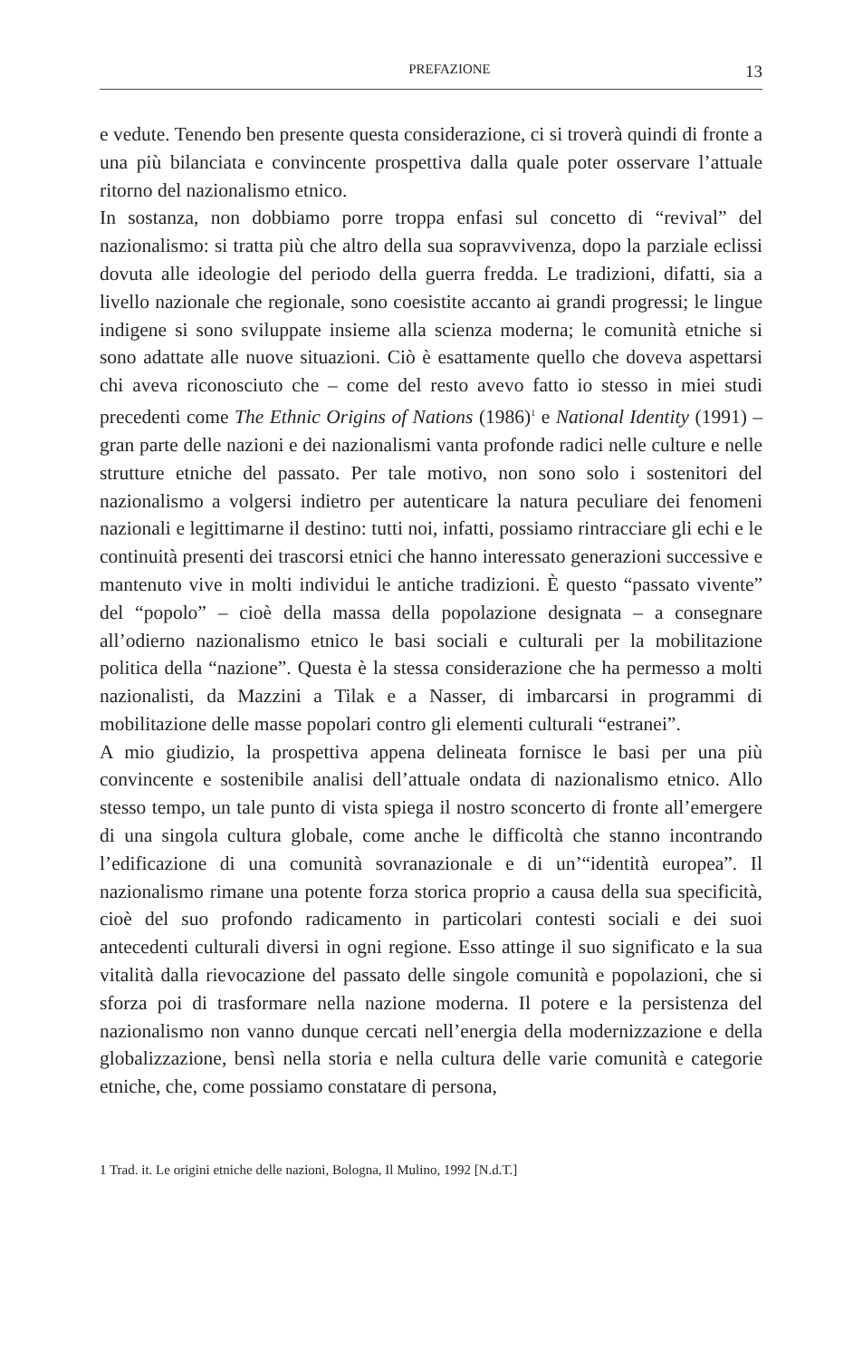PREFAZIONE 13
e vedute. Tenendo ben presente questa considerazione, ci si troverà quindi di fronte a una più bilanciata e convincente prospettiva dalla quale poter osservare l’attuale ritorno del nazionalismo etnico.
In sostanza, non dobbiamo porre troppa enfasi sul concetto di “revival” del nazionalismo: si tratta più che altro della sua sopravvivenza, dopo la parziale eclissi dovuta alle ideologie del periodo della guerra fredda. Le tradizioni, difatti, sia a livello nazionale che regionale, sono coesistite accanto ai grandi progressi; le lingue indigene si sono sviluppate insieme alla scienza moderna; le comunità etniche si sono adattate alle nuove situazioni. Ciò è esattamente quello che doveva aspettarsi chi aveva riconosciuto che – come del resto avevo fatto io stesso in miei studi precedenti come The Ethnic Origins of Nations (1986)<sup>1</sup> e National Identity (1991) – gran parte delle nazioni e dei nazionalismi vanta profonde radici nelle culture e nelle strutture etniche del passato. Per tale motivo, non sono solo i sostenitori del nazionalismo a volgersi indietro per autenticare la natura peculiare dei fenomeni nazionali e legittimarne il destino: tutti noi, infatti, possiamo rintracciare gli echi e le continuità presenti dei trascorsi etnici che hanno interessato generazioni successive e mantenuto vive in molti individui le antiche tradizioni. È questo “passato vivente” del “popolo” – cioè della massa della popolazione designata – a consegnare all’odierno nazionalismo etnico le basi sociali e culturali per la mobilitazione politica della “nazione”. Questa è la stessa considerazione che ha permesso a molti nazionalisti, da Mazzini a Tilak e a Nasser, di imbarcarsi in programmi di mobilitazione delle masse popolari contro gli elementi culturali “estranei”.
A mio giudizio, la prospettiva appena delineata fornisce le basi per una più convincente e sostenibile analisi dell’attuale ondata di nazionalismo etnico. Allo stesso tempo, un tale punto di vista spiega il nostro sconcerto di fronte all’emergere di una singola cultura globale, come anche le difficoltà che stanno incontrando l’edificazione di una comunità sovranazionale e di un’“identità europea”. Il nazionalismo rimane una potente forza storica proprio a causa della sua specificità, cioè del suo profondo radicamento in particolari contesti sociali e dei suoi antecedenti culturali diversi in ogni regione. Esso attinge il suo significato e la sua vitalità dalla rievocazione del passato delle singole comunità e popolazioni, che si sforza poi di trasformare nella nazione moderna. Il potere e la persistenza del nazionalismo non vanno dunque cercati nell’energia della modernizzazione e della globalizzazione, bensì nella storia e nella cultura delle varie comunità e categorie etniche, che, come possiamo constatare di persona,
1 Trad. it. Le origini etniche delle nazioni, Bologna, Il Mulino, 1992 [N.d.T.]